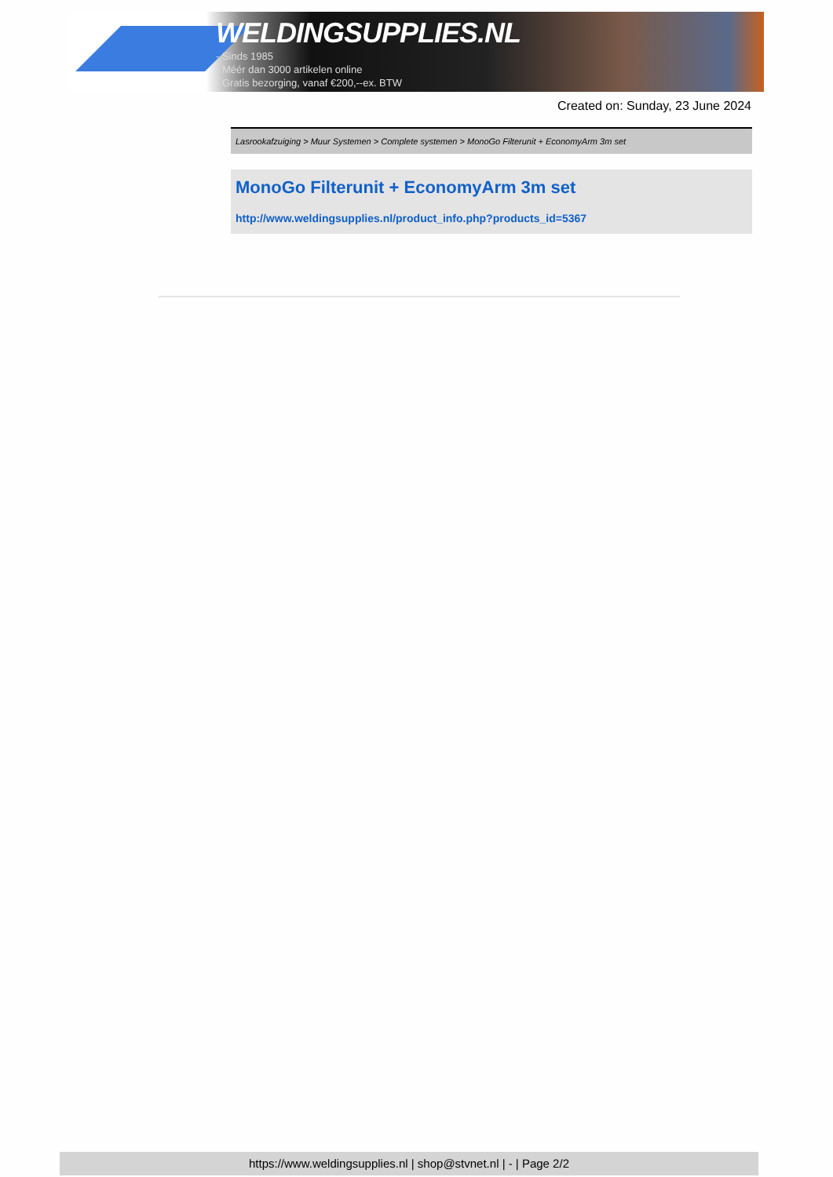WELDINGSUPPLIES.NL
- Sinds 1985
- Méér dan 3000 artikelen online
- Gratis bezorging, vanaf €200,--ex. BTW
Created on: Sunday, 23 June 2024
Lasrookafzuiging > Muur Systemen > Complete systemen > MonoGo Filterunit + EconomyArm 3m set
MonoGo Filterunit + EconomyArm 3m set
http://www.weldingsupplies.nl/product_info.php?products_id=5367
https://www.weldingsupplies.nl | shop@stvnet.nl | - | Page 2/2